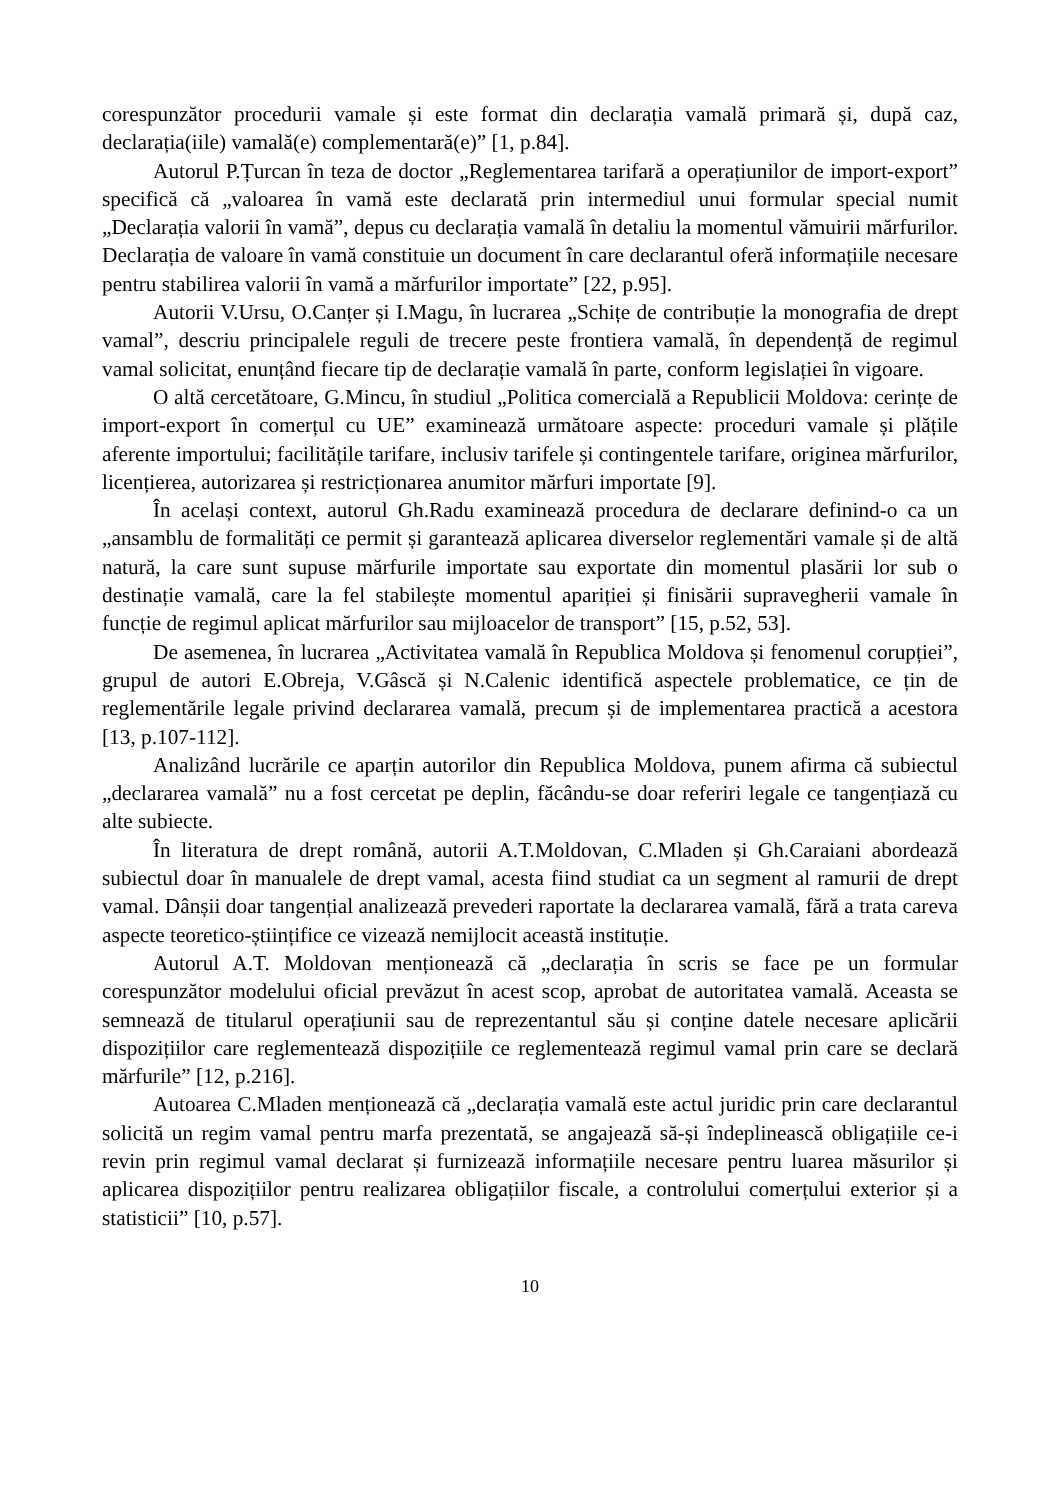corespunzător procedurii vamale și este format din declarația vamală primară și, după caz, declarația(iile) vamală(e) complementară(e)” [1, p.84].
Autorul P.Țurcan în teza de doctor „Reglementarea tarifară a operațiunilor de import-export” specifică că „valoarea în vamă este declarată prin intermediul unui formular special numit „Declarația valorii în vamă”, depus cu declarația vamală în detaliu la momentul vămuirii mărfurilor. Declarația de valoare în vamă constituie un document în care declarantul oferă informațiile necesare pentru stabilirea valorii în vamă a mărfurilor importate” [22, p.95].
Autorii V.Ursu, O.Canțer și I.Magu, în lucrarea „Schițe de contribuție la monografia de drept vamal”, descriu principalele reguli de trecere peste frontiera vamală, în dependență de regimul vamal solicitat, enunțând fiecare tip de declarație vamală în parte, conform legislației în vigoare.
O altă cercetătoare, G.Mincu, în studiul „Politica comercială a Republicii Moldova: cerințe de import-export în comerțul cu UE” examinează următoare aspecte: proceduri vamale și plățile aferente importului; facilitățile tarifare, inclusiv tarifele și contingentele tarifare, originea mărfurilor, licențierea, autorizarea și restricționarea anumitor mărfuri importate [9].
În același context, autorul Gh.Radu examinează procedura de declarare definind-o ca un „ansamblu de formalități ce permit și garantează aplicarea diverselor reglementări vamale și de altă natură, la care sunt supuse mărfurile importate sau exportate din momentul plasării lor sub o destinație vamală, care la fel stabilește momentul apariției și finisării supravegherii vamale în funcție de regimul aplicat mărfurilor sau mijloacelor de transport” [15, p.52, 53].
De asemenea, în lucrarea „Activitatea vamală în Republica Moldova și fenomenul corupției”, grupul de autori E.Obreja, V.Gâscă și N.Calenic identifică aspectele problematice, ce țin de reglementările legale privind declararea vamală, precum și de implementarea practică a acestora [13, p.107-112].
Analizând lucrările ce aparțin autorilor din Republica Moldova, punem afirma că subiectul „declararea vamală” nu a fost cercetat pe deplin, făcându-se doar referiri legale ce tangențiază cu alte subiecte.
În literatura de drept română, autorii A.T.Moldovan, C.Mladen și Gh.Caraiani abordează subiectul doar în manualele de drept vamal, acesta fiind studiat ca un segment al ramurii de drept vamal. Dânșii doar tangențial analizează prevederi raportate la declararea vamală, fără a trata careva aspecte teoretico-științifice ce vizează nemijlocit această instituție.
Autorul A.T. Moldovan menționează că „declarația în scris se face pe un formular corespunzător modelului oficial prevăzut în acest scop, aprobat de autoritatea vamală. Aceasta se semnează de titularul operațiunii sau de reprezentantul său și conține datele necesare aplicării dispozițiilor care reglementează dispozițiile ce reglementează regimul vamal prin care se declară mărfurile” [12, p.216].
Autoarea C.Mladen menționează că „declarația vamală este actul juridic prin care declarantul solicită un regim vamal pentru marfa prezentată, se angajează să-și îndeplinească obligațiile ce-i revin prin regimul vamal declarat și furnizează informațiile necesare pentru luarea măsurilor și aplicarea dispozițiilor pentru realizarea obligațiilor fiscale, a controlului comerțului exterior și a statisticii” [10, p.57].
10